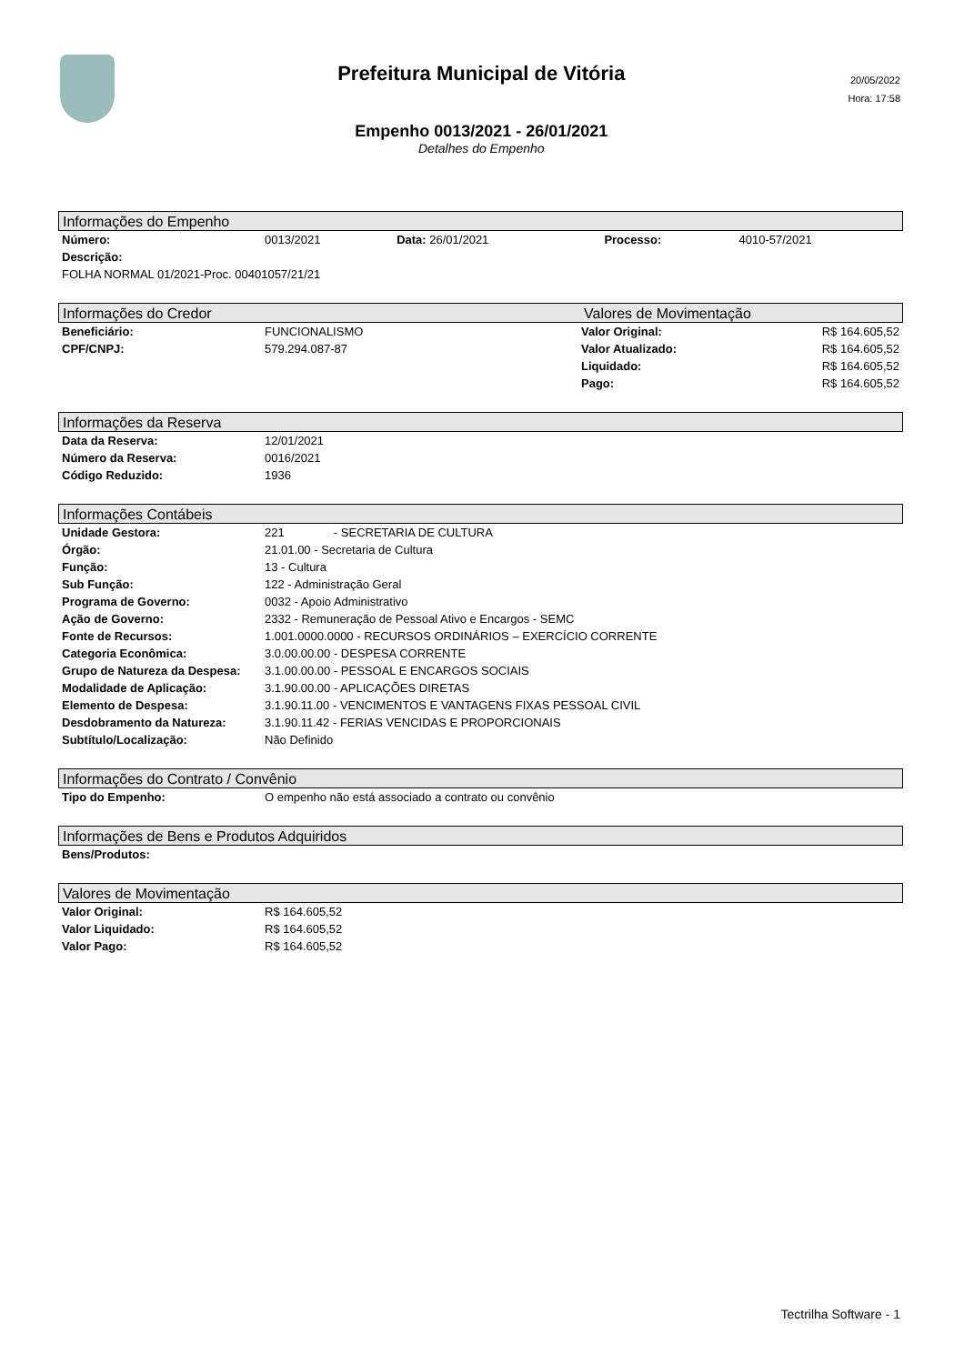Prefeitura Municipal de Vitória
Empenho 0013/2021 - 26/01/2021
Detalhes do Empenho
20/05/2022
Hora: 17:58
Informações do Empenho
| Número: | 0013/2021 | Data: 26/01/2021 | Processo: | 4010-57/2021 |
| Descrição: | | | | |
| FOLHA NORMAL 01/2021-Proc. 00401057/21/21 | | | | |
Informações do Credor Valores de Movimentação
| Beneficiário: | FUNCIONALISMO | Valor Original: | R$ 164.605,52 |
| CPF/CNPJ: | 579.294.087-87 | Valor Atualizado: | R$ 164.605,52 |
| | | Liquidado: | R$ 164.605,52 |
| | | Pago: | R$ 164.605,52 |
Informações da Reserva
| Data da Reserva: | 12/01/2021 |
| Número da Reserva: | 0016/2021 |
| Código Reduzido: | 1936 |
Informações Contábeis
| Unidade Gestora: | 221 - SECRETARIA DE CULTURA |
| Órgão: | 21.01.00 - Secretaria de Cultura |
| Função: | 13 - Cultura |
| Sub Função: | 122 - Administração Geral |
| Programa de Governo: | 0032 - Apoio Administrativo |
| Ação de Governo: | 2332 - Remuneração de Pessoal Ativo e Encargos - SEMC |
| Fonte de Recursos: | 1.001.0000.0000 - RECURSOS ORDINÁRIOS – EXERCÍCIO CORRENTE |
| Categoria Econômica: | 3.0.00.00.00 - DESPESA CORRENTE |
| Grupo de Natureza da Despesa: | 3.1.00.00.00 - PESSOAL E ENCARGOS SOCIAIS |
| Modalidade de Aplicação: | 3.1.90.00.00 - APLICAÇÕES DIRETAS |
| Elemento de Despesa: | 3.1.90.11.00 - VENCIMENTOS E VANTAGENS FIXAS PESSOAL CIVIL |
| Desdobramento da Natureza: | 3.1.90.11.42 - FERIAS VENCIDAS E PROPORCIONAIS |
| Subtítulo/Localização: | Não Definido |
Informações do Contrato / Convênio
| Tipo do Empenho: | O empenho não está associado a contrato ou convênio |
Informações de Bens e Produtos Adquiridos
| Bens/Produtos: | |
Valores de Movimentação
| Valor Original: | R$ 164.605,52 |
| Valor Liquidado: | R$ 164.605,52 |
| Valor Pago: | R$ 164.605,52 |
Tectrilha Software - 1